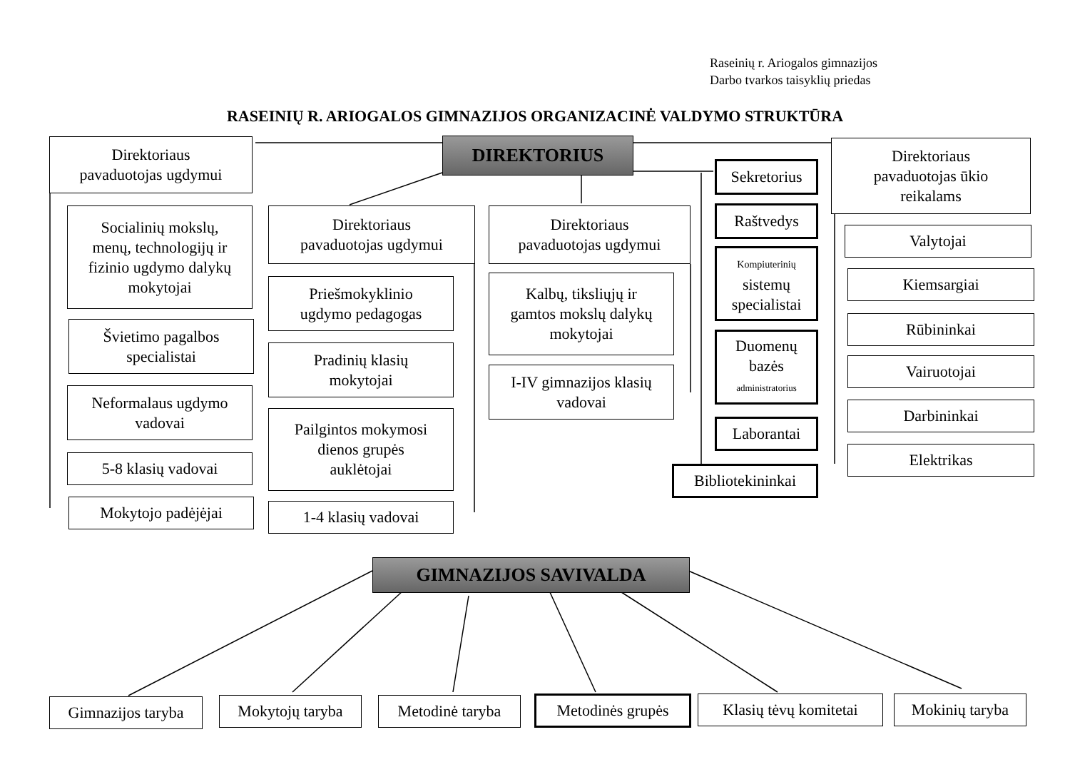Raseinių r. Ariogalos gimnazijos
Darbo tvarkos taisyklių priedas
RASEINIŲ R. ARIOGALOS GIMNAZIJOS ORGANIZACINĖ VALDYMO STRUKTŪRA
Direktoriaus
pavaduotojas ugdymui
DIREKTORIUS
Direktoriaus
pavaduotojas ūkio
reikalams
Socialinių mokslų,
menų, technologijų ir
fizinio ugdymo dalykų
mokytojai
Direktoriaus
pavaduotojas ugdymui
Direktoriaus
pavaduotojas ugdymui
Sekretorius
Raštvedys
Kompiuterinių
sistemų
specialistai
Duomenų
bazės
administratorius
Laborantai
Bibliotekininkai
Valytojai
Kiemsargiai
Rūbininkai
Vairuotojai
Darbininkai
Elektrikas
Švietimo pagalbos
specialistai
Neformalaus ugdymo
vadovai
5-8 klasių vadovai
Mokytojo padėjėjai
Priešmokyklinio
ugdymo pedagogas
Pradinių klasių
mokytojai
Pailgintos mokymosi
dienos grupės
auklėtojai
1-4 klasių vadovai
Kalbų, tiksliųjų ir
gamtos mokslų dalykų
mokytojai
I-IV gimnazijos klasių
vadovai
GIMNAZIJOS SAVIVALDA
Gimnazijos taryba
Mokytojų taryba Metodinė taryba Metodinės grupės
Klasių tėvų komitetai
Mokinių taryba